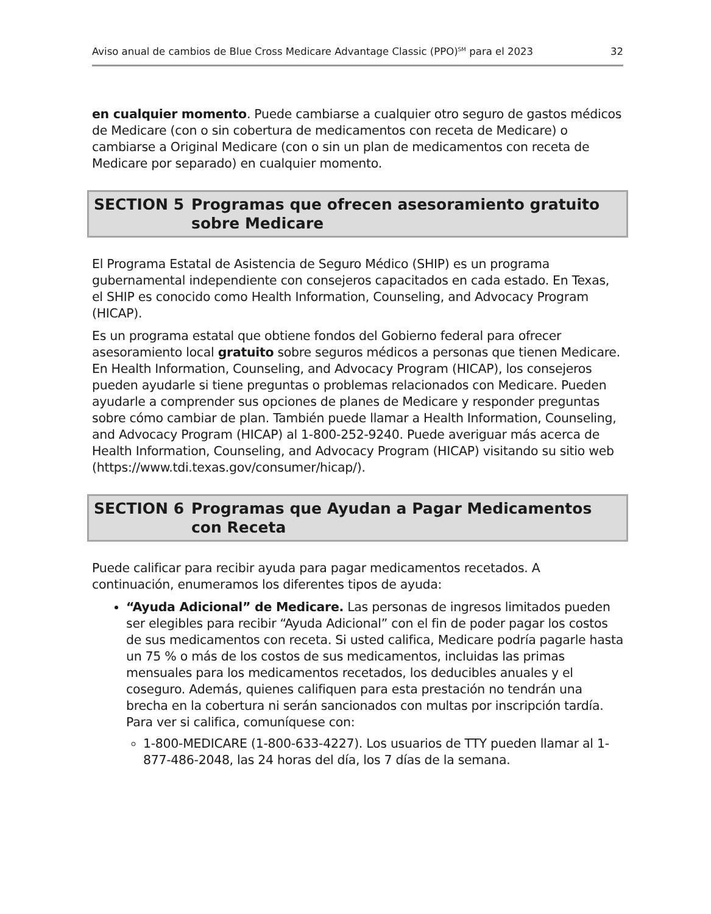Aviso anual de cambios de Blue Cross Medicare Advantage Classic (PPO)<sup>SM</sup> para el 2023 32
en cualquier momento. Puede cambiarse a cualquier otro seguro de gastos médicos de Medicare (con o sin cobertura de medicamentos con receta de Medicare) o cambiarse a Original Medicare (con o sin un plan de medicamentos con receta de Medicare por separado) en cualquier momento.
SECTION 5 Programas que ofrecen asesoramiento gratuito sobre Medicare
El Programa Estatal de Asistencia de Seguro Médico (SHIP) es un programa gubernamental independiente con consejeros capacitados en cada estado. En Texas, el SHIP es conocido como Health Information, Counseling, and Advocacy Program (HICAP).
Es un programa estatal que obtiene fondos del Gobierno federal para ofrecer asesoramiento local gratuito sobre seguros médicos a personas que tienen Medicare. En Health Information, Counseling, and Advocacy Program (HICAP), los consejeros pueden ayudarle si tiene preguntas o problemas relacionados con Medicare. Pueden ayudarle a comprender sus opciones de planes de Medicare y responder preguntas sobre cómo cambiar de plan. También puede llamar a Health Information, Counseling, and Advocacy Program (HICAP) al 1-800-252-9240. Puede averiguar más acerca de Health Information, Counseling, and Advocacy Program (HICAP) visitando su sitio web (https://www.tdi.texas.gov/consumer/hicap/).
SECTION 6 Programas que Ayudan a Pagar Medicamentos con Receta
Puede calificar para recibir ayuda para pagar medicamentos recetados. A continuación, enumeramos los diferentes tipos de ayuda:
“Ayuda Adicional” de Medicare. Las personas de ingresos limitados pueden ser elegibles para recibir “Ayuda Adicional” con el fin de poder pagar los costos de sus medicamentos con receta. Si usted califica, Medicare podría pagarle hasta un 75 % o más de los costos de sus medicamentos, incluidas las primas mensuales para los medicamentos recetados, los deducibles anuales y el coseguro. Además, quienes califiquen para esta prestación no tendrán una brecha en la cobertura ni serán sancionados con multas por inscripción tardía. Para ver si califica, comuníquese con:
1-800-MEDICARE (1-800-633-4227). Los usuarios de TTY pueden llamar al 1-877-486-2048, las 24 horas del día, los 7 días de la semana.